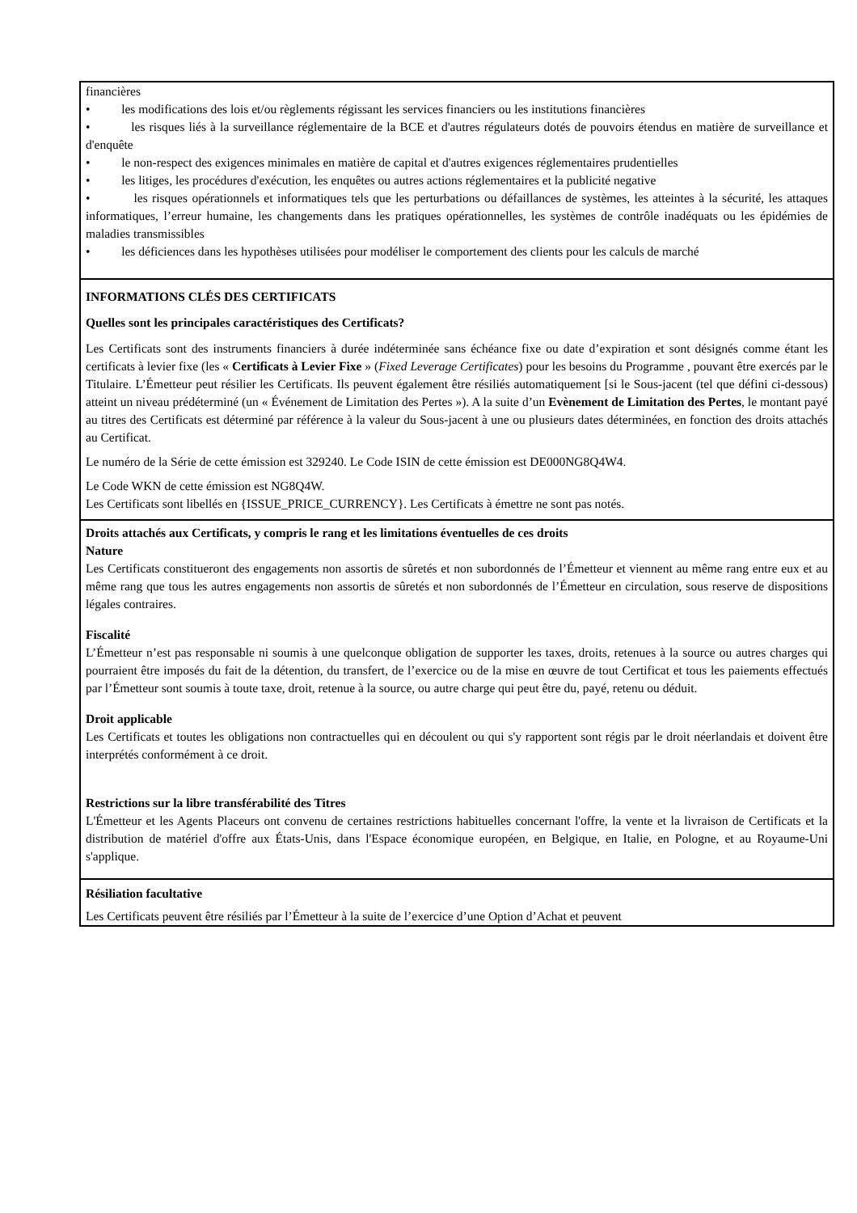financières
• les modifications des lois et/ou règlements régissant les services financiers ou les institutions financières
• les risques liés à la surveillance réglementaire de la BCE et d'autres régulateurs dotés de pouvoirs étendus en matière de surveillance et d'enquête
• le non-respect des exigences minimales en matière de capital et d'autres exigences réglementaires prudentielles
• les litiges, les procédures d'exécution, les enquêtes ou autres actions réglementaires et la publicité negative
• les risques opérationnels et informatiques tels que les perturbations ou défaillances de systèmes, les atteintes à la sécurité, les attaques informatiques, l’erreur humaine, les changements dans les pratiques opérationnelles, les systèmes de contrôle inadéquats ou les épidémies de maladies transmissibles
• les déficiences dans les hypothèses utilisées pour modéliser le comportement des clients pour les calculs de marché
INFORMATIONS CLÉS DES CERTIFICATS
Quelles sont les principales caractéristiques des Certificats?
Les Certificats sont des instruments financiers à durée indéterminée sans échéance fixe ou date d’expiration et sont désignés comme étant les certificats à levier fixe (les « Certificats à Levier Fixe » (Fixed Leverage Certificates) pour les besoins du Programme , pouvant être exercés par le Titulaire. L’Émetteur peut résilier les Certificats. Ils peuvent également être résiliés automatiquement [si le Sous-jacent (tel que défini ci-dessous) atteint un niveau prédéterminé (un « Événement de Limitation des Pertes »). A la suite d’un Evènement de Limitation des Pertes, le montant payé au titres des Certificats est déterminé par référence à la valeur du Sous-jacent à une ou plusieurs dates déterminées, en fonction des droits attachés au Certificat.
Le numéro de la Série de cette émission est 329240. Le Code ISIN de cette émission est DE000NG8Q4W4.
Le Code WKN de cette émission est NG8Q4W.
Les Certificats sont libellés en {ISSUE_PRICE_CURRENCY}. Les Certificats à émettre ne sont pas notés.
Droits attachés aux Certificats, y compris le rang et les limitations éventuelles de ces droits
Nature
Les Certificats constitueront des engagements non assortis de sûretés et non subordonnés de l’Émetteur et viennent au même rang entre eux et au même rang que tous les autres engagements non assortis de sûretés et non subordonnés de l’Émetteur en circulation, sous reserve de dispositions légales contraires.
Fiscalité
L’Émetteur n’est pas responsable ni soumis à une quelconque obligation de supporter les taxes, droits, retenues à la source ou autres charges qui pourraient être imposés du fait de la détention, du transfert, de l’exercice ou de la mise en œuvre de tout Certificat et tous les paiements effectués par l’Émetteur sont soumis à toute taxe, droit, retenue à la source, ou autre charge qui peut être du, payé, retenu ou déduit.
Droit applicable
Les Certificats et toutes les obligations non contractuelles qui en découlent ou qui s'y rapportent sont régis par le droit néerlandais et doivent être interprétés conformément à ce droit.
Restrictions sur la libre transférabilité des Titres
L'Émetteur et les Agents Placeurs ont convenu de certaines restrictions habituelles concernant l'offre, la vente et la livraison de Certificats et la distribution de matériel d'offre aux États-Unis, dans l'Espace économique européen, en Belgique, en Italie, en Pologne, et au Royaume-Uni s'applique.
Résiliation facultative
Les Certificats peuvent être résiliés par l’Émetteur à la suite de l’exercice d’une Option d’Achat et peuvent